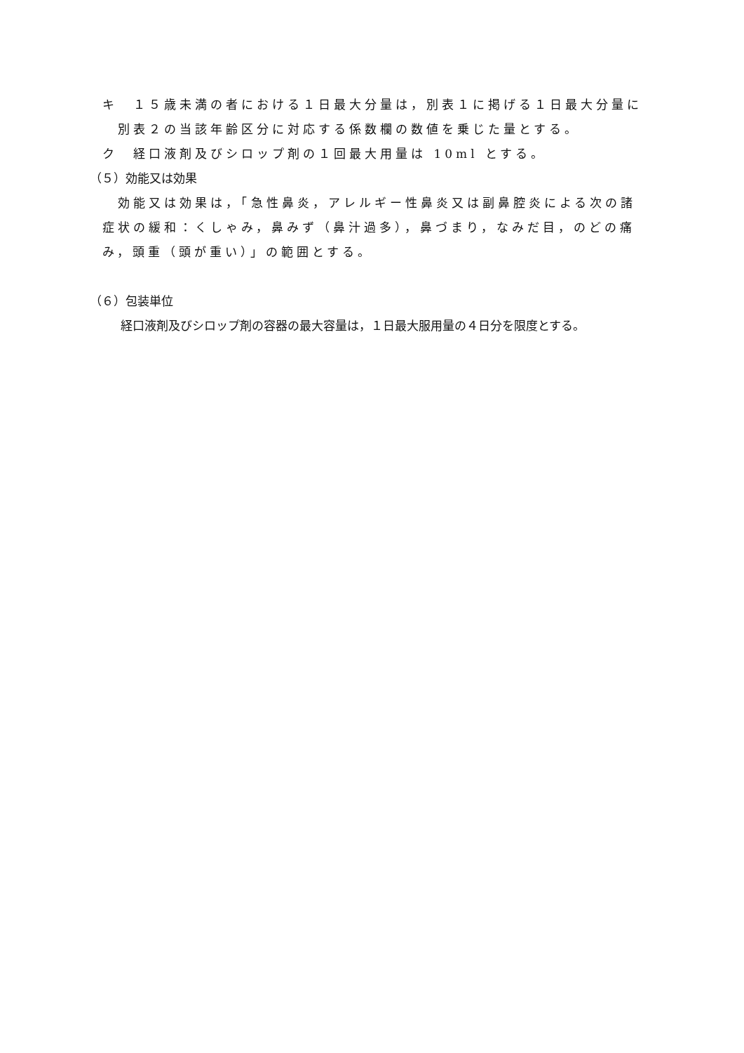キ　１５歳未満の者における１日最大分量は，別表１に掲げる１日最大分量に
別表２の当該年齢区分に対応する係数欄の数値を乗じた量とする。
ク　経口液剤及びシロップ剤の１回最大用量は 10ml とする。
（５）効能又は効果
効能又は効果は，「急性鼻炎，アレルギー性鼻炎又は副鼻腔炎による次の諸
症状の緩和：くしゃみ，鼻みず（鼻汁過多），鼻づまり，なみだ目，のどの痛
み，頭重（頭が重い）」の範囲とする。
（６）包装単位
経口液剤及びシロップ剤の容器の最大容量は，１日最大服用量の４日分を限度とする。